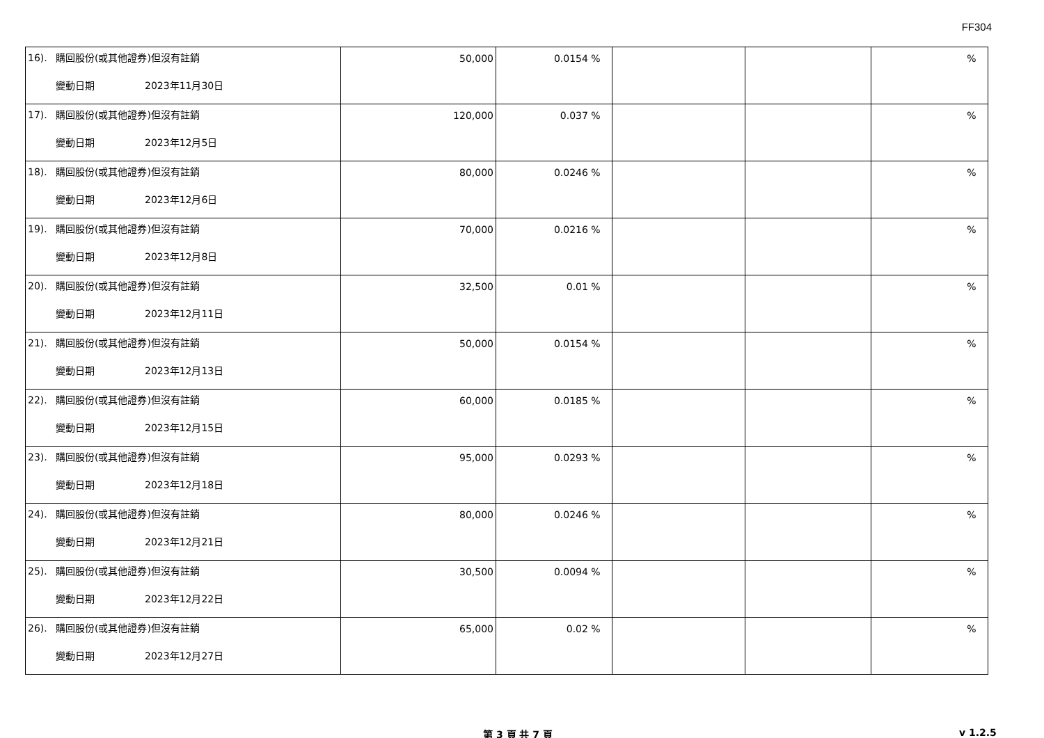FF304
| 16). 購回股份(或其他證券)但沒有註銷 變動日期 2023年11月30日 | 50,000 | 0.0154 % | | | % |
| 17). 購回股份(或其他證券)但沒有註銷 變動日期 2023年12月5日 | 120,000 | 0.037 % | | | % |
| 18). 購回股份(或其他證券)但沒有註銷 變動日期 2023年12月6日 | 80,000 | 0.0246 % | | | % |
| 19). 購回股份(或其他證券)但沒有註銷 變動日期 2023年12月8日 | 70,000 | 0.0216 % | | | % |
| 20). 購回股份(或其他證券)但沒有註銷 變動日期 2023年12月11日 | 32,500 | 0.01 % | | | % |
| 21). 購回股份(或其他證券)但沒有註銷 變動日期 2023年12月13日 | 50,000 | 0.0154 % | | | % |
| 22). 購回股份(或其他證券)但沒有註銷 變動日期 2023年12月15日 | 60,000 | 0.0185 % | | | % |
| 23). 購回股份(或其他證券)但沒有註銷 變動日期 2023年12月18日 | 95,000 | 0.0293 % | | | % |
| 24). 購回股份(或其他證券)但沒有註銷 變動日期 2023年12月21日 | 80,000 | 0.0246 % | | | % |
| 25). 購回股份(或其他證券)但沒有註銷 變動日期 2023年12月22日 | 30,500 | 0.0094 % | | | % |
| 26). 購回股份(或其他證券)但沒有註銷 變動日期 2023年12月27日 | 65,000 | 0.02 % | | | % |
第 3 頁 共 7 頁 v 1.2.5